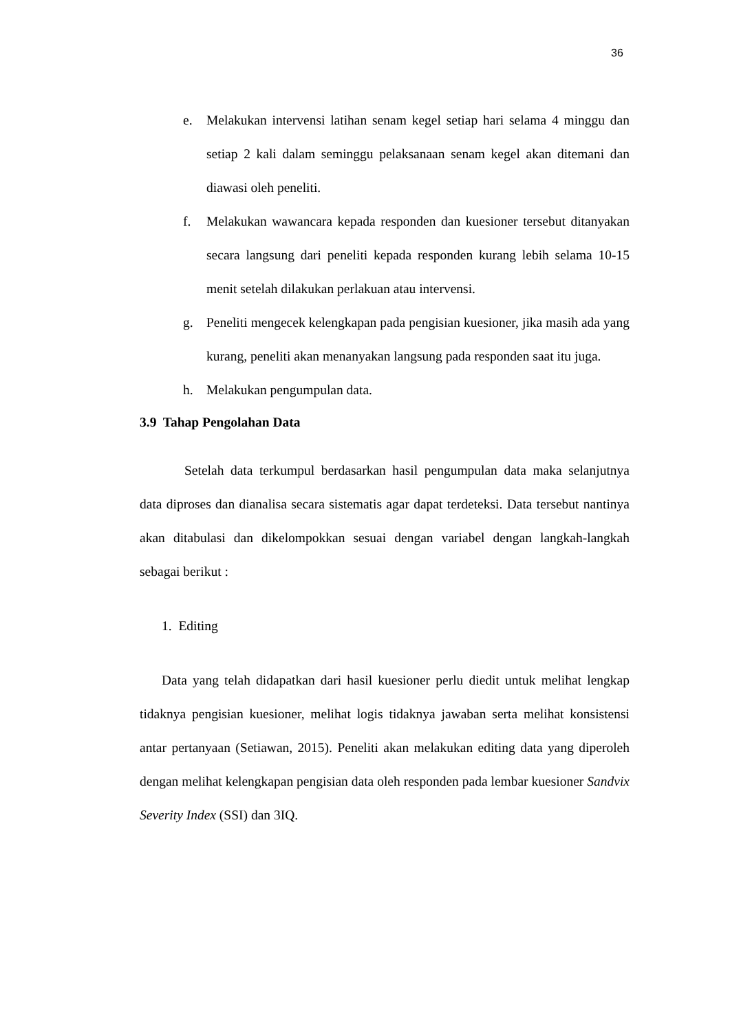36
e. Melakukan intervensi latihan senam kegel setiap hari selama 4 minggu dan setiap 2 kali dalam seminggu pelaksanaan senam kegel akan ditemani dan diawasi oleh peneliti.
f. Melakukan wawancara kepada responden dan kuesioner tersebut ditanyakan secara langsung dari peneliti kepada responden kurang lebih selama 10-15 menit setelah dilakukan perlakuan atau intervensi.
g. Peneliti mengecek kelengkapan pada pengisian kuesioner, jika masih ada yang kurang, peneliti akan menanyakan langsung pada responden saat itu juga.
h. Melakukan pengumpulan data.
3.9 Tahap Pengolahan Data
Setelah data terkumpul berdasarkan hasil pengumpulan data maka selanjutnya data diproses dan dianalisa secara sistematis agar dapat terdeteksi. Data tersebut nantinya akan ditabulasi dan dikelompokkan sesuai dengan variabel dengan langkah-langkah sebagai berikut :
1. Editing
Data yang telah didapatkan dari hasil kuesioner perlu diedit untuk melihat lengkap tidaknya pengisian kuesioner, melihat logis tidaknya jawaban serta melihat konsistensi antar pertanyaan (Setiawan, 2015). Peneliti akan melakukan editing data yang diperoleh dengan melihat kelengkapan pengisian data oleh responden pada lembar kuesioner Sandvix Severity Index (SSI) dan 3IQ.